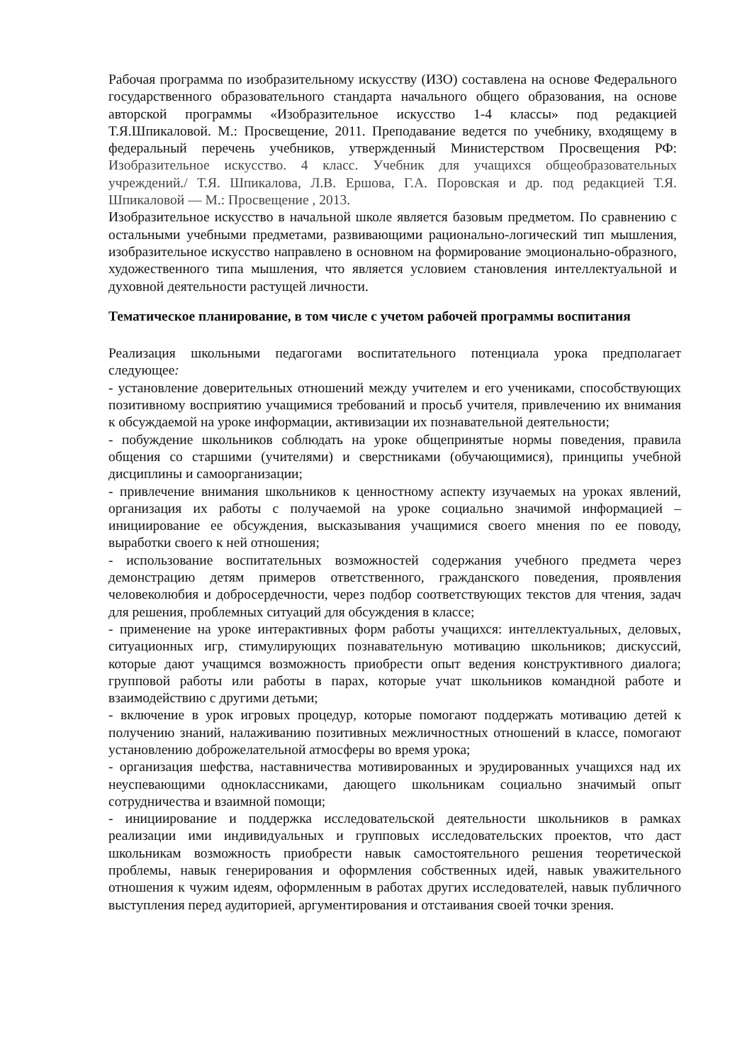Рабочая программа по изобразительному искусству (ИЗО) составлена на основе Федерального государственного образовательного стандарта начального общего образования, на основе авторской программы «Изобразительное искусство 1-4 классы» под редакцией Т.Я.Шпикаловой. М.: Просвещение, 2011. Преподавание ведется по учебнику, входящему в федеральный перечень учебников, утвержденный Министерством Просвещения РФ: Изобразительное искусство. 4 класс. Учебник для учащихся общеобразовательных учреждений./ Т.Я. Шпикалова, Л.В. Ершова, Г.А. Поровская и др. под редакцией Т.Я. Шпикаловой — М.: Просвещение , 2013.
Изобразительное искусство в начальной школе является базовым предметом. По сравнению с остальными учебными предметами, развивающими рационально-логический тип мышления, изобразительное искусство направлено в основном на формирование эмоционально-образного, художественного типа мышления, что является условием становления интеллектуальной и духовной деятельности растущей личности.
Тематическое планирование, в том числе с учетом рабочей программы воспитания
Реализация школьными педагогами воспитательного потенциала урока предполагает следующее:
- установление доверительных отношений между учителем и его учениками, способствующих позитивному восприятию учащимися требований и просьб учителя, привлечению их внимания к обсуждаемой на уроке информации, активизации их познавательной деятельности;
- побуждение школьников соблюдать на уроке общепринятые нормы поведения, правила общения со старшими (учителями) и сверстниками (обучающимися), принципы учебной дисциплины и самоорганизации;
- привлечение внимания школьников к ценностному аспекту изучаемых на уроках явлений, организация их работы с получаемой на уроке социально значимой информацией – инициирование ее обсуждения, высказывания учащимися своего мнения по ее поводу, выработки своего к ней отношения;
- использование воспитательных возможностей содержания учебного предмета через демонстрацию детям примеров ответственного, гражданского поведения, проявления человеколюбия и добросердечности, через подбор соответствующих текстов для чтения, задач для решения, проблемных ситуаций для обсуждения в классе;
- применение на уроке интерактивных форм работы учащихся: интеллектуальных, деловых, ситуационных игр, стимулирующих познавательную мотивацию школьников; дискуссий, которые дают учащимся возможность приобрести опыт ведения конструктивного диалога; групповой работы или работы в парах, которые учат школьников командной работе и взаимодействию с другими детьми;
- включение в урок игровых процедур, которые помогают поддержать мотивацию детей к получению знаний, налаживанию позитивных межличностных отношений в классе, помогают установлению доброжелательной атмосферы во время урока;
- организация шефства, наставничества мотивированных и эрудированных учащихся над их неуспевающими одноклассниками, дающего школьникам социально значимый опыт сотрудничества и взаимной помощи;
- инициирование и поддержка исследовательской деятельности школьников в рамках реализации ими индивидуальных и групповых исследовательских проектов, что даст школьникам возможность приобрести навык самостоятельного решения теоретической проблемы, навык генерирования и оформления собственных идей, навык уважительного отношения к чужим идеям, оформленным в работах других исследователей, навык публичного выступления перед аудиторией, аргументирования и отстаивания своей точки зрения.